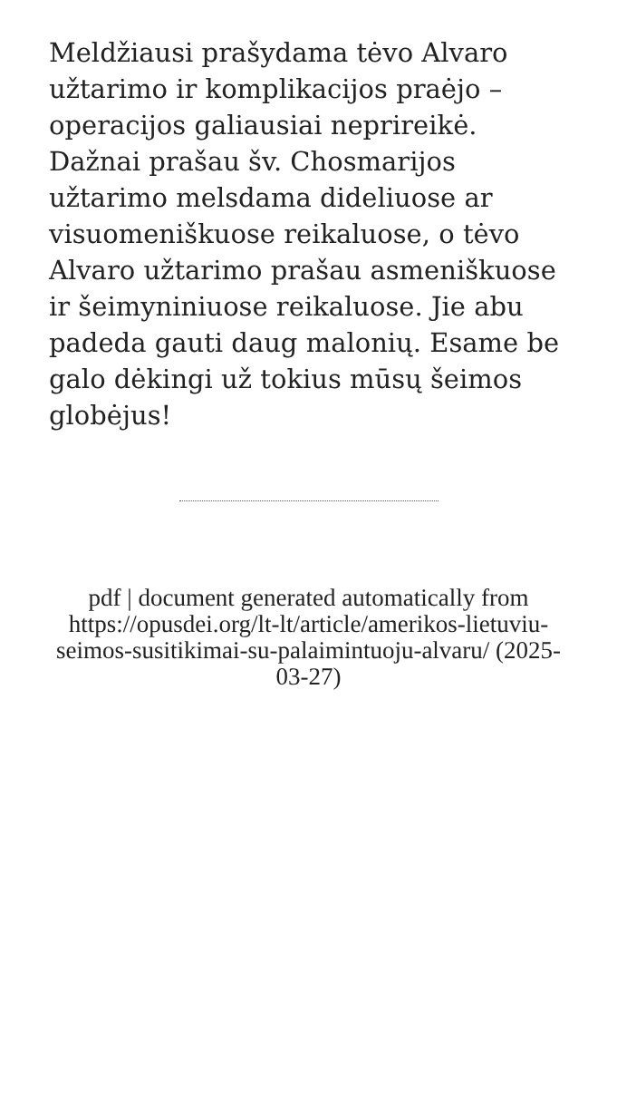Meldžiausi prašydama tėvo Alvaro užtarimo ir komplikacijos praėjo – operacijos galiausiai neprireikė. Dažnai prašau šv. Chosmarijos užtarimo melsdama dideliuose ar visuomeniškuose reikaluose, o tėvo Alvaro užtarimo prašau asmeniškuose ir šeimyniniuose reikaluose. Jie abu padeda gauti daug malonių. Esame be galo dėkingi už tokius mūsų šeimos globėjus!
pdf | document generated automatically from https://opusdei.org/lt-lt/article/amerikos-lietuviu-seimos-susitikimai-su-palaimintuoju-alvaru/ (2025-03-27)